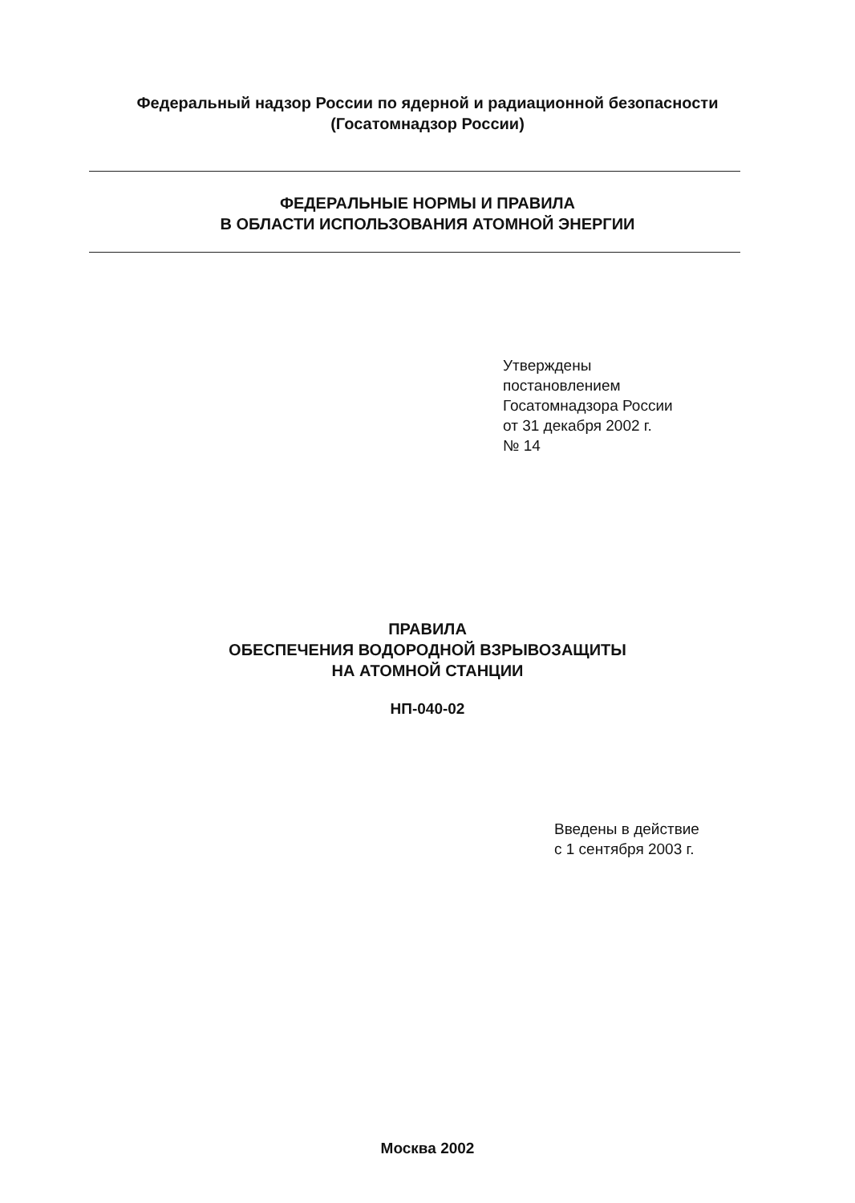Федеральный надзор России по ядерной и радиационной безопасности
(Госатомнадзор России)
ФЕДЕРАЛЬНЫЕ НОРМЫ И ПРАВИЛА
В ОБЛАСТИ ИСПОЛЬЗОВАНИЯ АТОМНОЙ ЭНЕРГИИ
Утверждены
постановлением
Госатомнадзора России
от 31 декабря 2002 г.
№ 14
ПРАВИЛА
ОБЕСПЕЧЕНИЯ ВОДОРОДНОЙ ВЗРЫВОЗАЩИТЫ
НА АТОМНОЙ СТАНЦИИ
НП-040-02
Введены в действие
с 1 сентября 2003 г.
Москва 2002